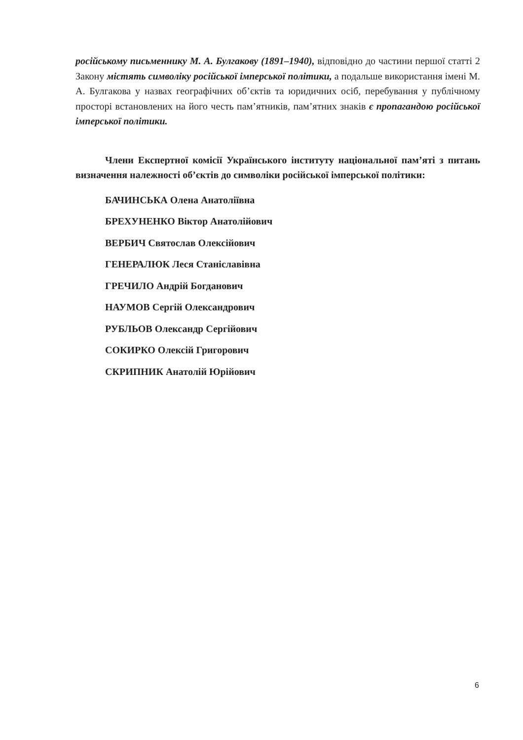російському письменнику М. А. Булгакову (1891–1940), відповідно до частини першої статті 2 Закону містять символіку російської імперської політики, а подальше використання імені М. А. Булгакова у назвах географічних об’єктів та юридичних осіб, перебування у публічному просторі встановлених на його честь пам’ятників, пам’ятних знаків є пропагандою російської імперської політики.
Члени Експертної комісії Українського інституту національної пам’яті з питань визначення належності об’єктів до символіки російської імперської політики:
БАЧИНСЬКА Олена Анатоліївна
БРЕХУНЕНКО Віктор Анатолійович
ВЕРБИЧ Святослав Олексійович
ГЕНЕРАЛЮК Леся Станіславівна
ГРЕЧИЛО Андрій Богданович
НАУМОВ Сергій Олександрович
РУБЛЬОВ Олександр Сергійович
СОКИРКО Олексій Григорович
СКРИПНИК Анатолій Юрійович
6